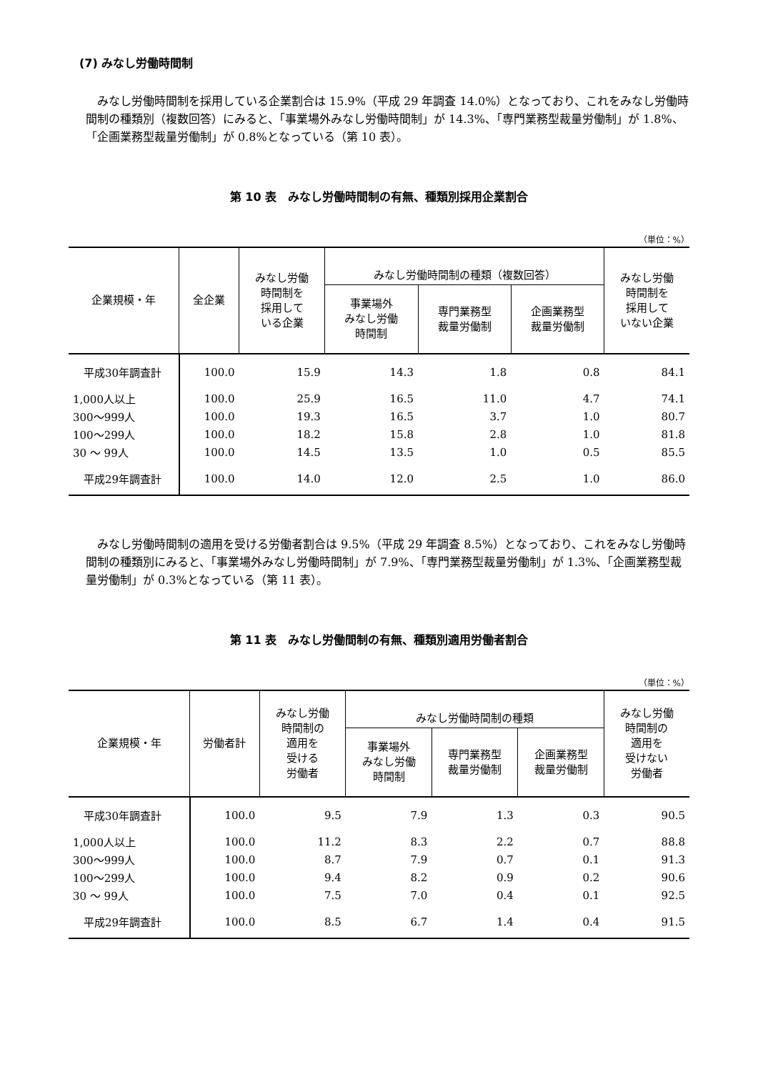(7) みなし労働時間制
みなし労働時間制を採用している企業割合は 15.9%（平成 29 年調査 14.0%）となっており、これをみなし労働時間制の種類別（複数回答）にみると、「事業場外みなし労働時間制」が 14.3%、「専門業務型裁量労働制」が 1.8%、「企画業務型裁量労働制」が 0.8%となっている（第 10 表）。
第 10 表　みなし労働時間制の有無、種類別採用企業割合
（単位：%）
| 企業規模・年 | 全企業 | みなし労働 時間制を 採用して いる企業 | みなし労働時間制の種類（複数回答） | | | みなし労働 時間制を 採用して いない企業 |
| --- | --- | --- | --- | --- | --- | --- |
| | | | 事業場外 みなし労働 時間制 | 専門業務型 裁量労働制 | 企画業務型 裁量労働制 | |
| 平成30年調査計 | 100.0 | 15.9 | 14.3 | 1.8 | 0.8 | 84.1 |
| 1,000人以上 | 100.0 | 25.9 | 16.5 | 11.0 | 4.7 | 74.1 |
| 300～999人 | 100.0 | 19.3 | 16.5 | 3.7 | 1.0 | 80.7 |
| 100～299人 | 100.0 | 18.2 | 15.8 | 2.8 | 1.0 | 81.8 |
| 30 ～ 99人 | 100.0 | 14.5 | 13.5 | 1.0 | 0.5 | 85.5 |
| 平成29年調査計 | 100.0 | 14.0 | 12.0 | 2.5 | 1.0 | 86.0 |
みなし労働時間制の適用を受ける労働者割合は 9.5%（平成 29 年調査 8.5%）となっており、これをみなし労働時間制の種類別にみると、「事業場外みなし労働時間制」が 7.9%、「専門業務型裁量労働制」が 1.3%、「企画業務型裁量労働制」が 0.3%となっている（第 11 表）。
第 11 表　みなし労働間制の有無、種類別適用労働者割合
（単位：%）
| 企業規模・年 | 労働者計 | みなし労働 時間制の 適用を 受ける 労働者 | みなし労働時間制の種類 | | | みなし労働 時間制の 適用を 受けない 労働者 |
| --- | --- | --- | --- | --- | --- | --- |
| | | | 事業場外 みなし労働 時間制 | 専門業務型 裁量労働制 | 企画業務型 裁量労働制 | |
| 平成30年調査計 | 100.0 | 9.5 | 7.9 | 1.3 | 0.3 | 90.5 |
| 1,000人以上 | 100.0 | 11.2 | 8.3 | 2.2 | 0.7 | 88.8 |
| 300～999人 | 100.0 | 8.7 | 7.9 | 0.7 | 0.1 | 91.3 |
| 100～299人 | 100.0 | 9.4 | 8.2 | 0.9 | 0.2 | 90.6 |
| 30 ～ 99人 | 100.0 | 7.5 | 7.0 | 0.4 | 0.1 | 92.5 |
| 平成29年調査計 | 100.0 | 8.5 | 6.7 | 1.4 | 0.4 | 91.5 |